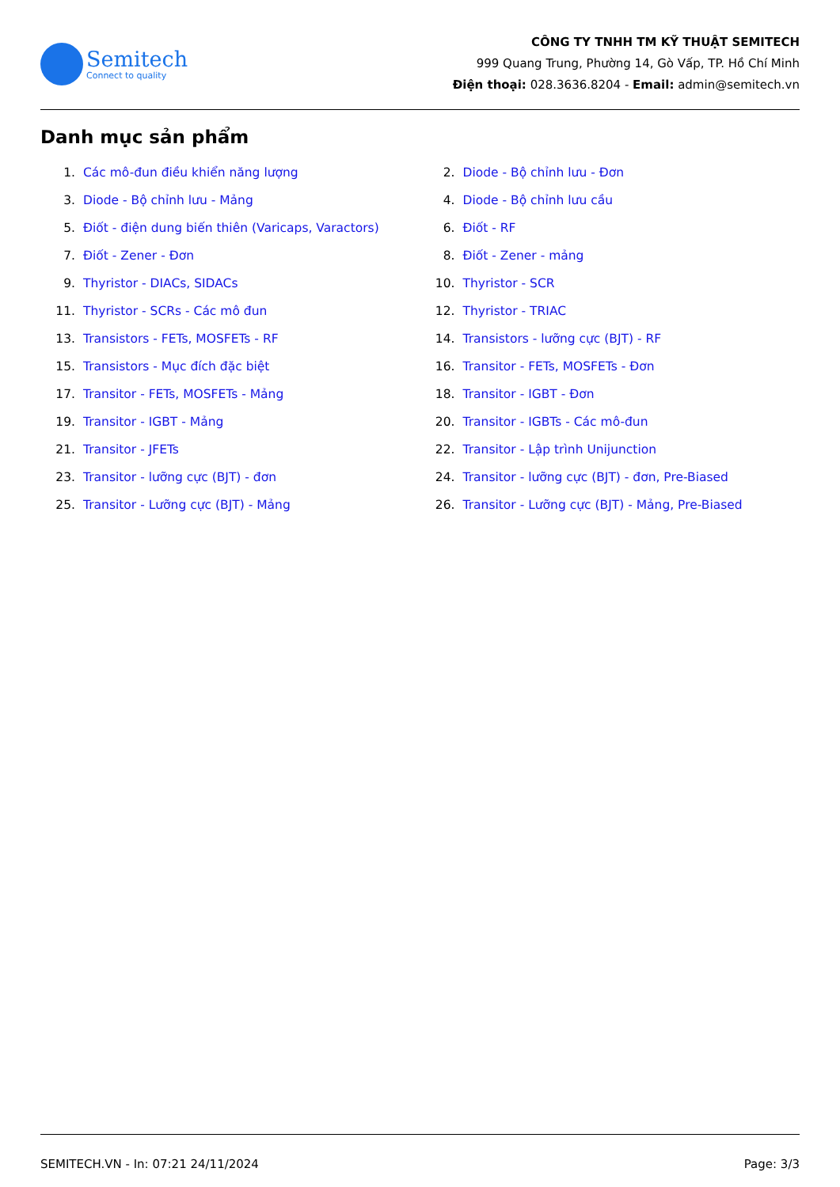Semitech
Connect to quality
CÔNG TY TNHH TM KỸ THUẬT SEMITECH
999 Quang Trung, Phường 14, Gò Vấp, TP. Hồ Chí Minh
Điện thoại: 028.3636.8204 - Email: admin@semitech.vn
Danh mục sản phẩm
1. Các mô-đun điều khiển năng lượng
2. Diode - Bộ chỉnh lưu - Đơn
3. Diode - Bộ chỉnh lưu - Mảng
4. Diode - Bộ chỉnh lưu cầu
5. Điốt - điện dung biến thiên (Varicaps, Varactors)
6. Điốt - RF
7. Điốt - Zener - Đơn
8. Điốt - Zener - mảng
9. Thyristor - DIACs, SIDACs
10. Thyristor - SCR
11. Thyristor - SCRs - Các mô đun
12. Thyristor - TRIAC
13. Transistors - FETs, MOSFETs - RF
14. Transistors - lưỡng cực (BJT) - RF
15. Transistors - Mục đích đặc biệt
16. Transitor - FETs, MOSFETs - Đơn
17. Transitor - FETs, MOSFETs - Mảng
18. Transitor - IGBT - Đơn
19. Transitor - IGBT - Mảng
20. Transitor - IGBTs - Các mô-đun
21. Transitor - JFETs
22. Transitor - Lập trình Unijunction
23. Transitor - lưỡng cực (BJT) - đơn
24. Transitor - lưỡng cực (BJT) - đơn, Pre-Biased
25. Transitor - Lưỡng cực (BJT) - Mảng
26. Transitor - Lưỡng cực (BJT) - Mảng, Pre-Biased
SEMITECH.VN - In: 07:21 24/11/2024 Page: 3/3